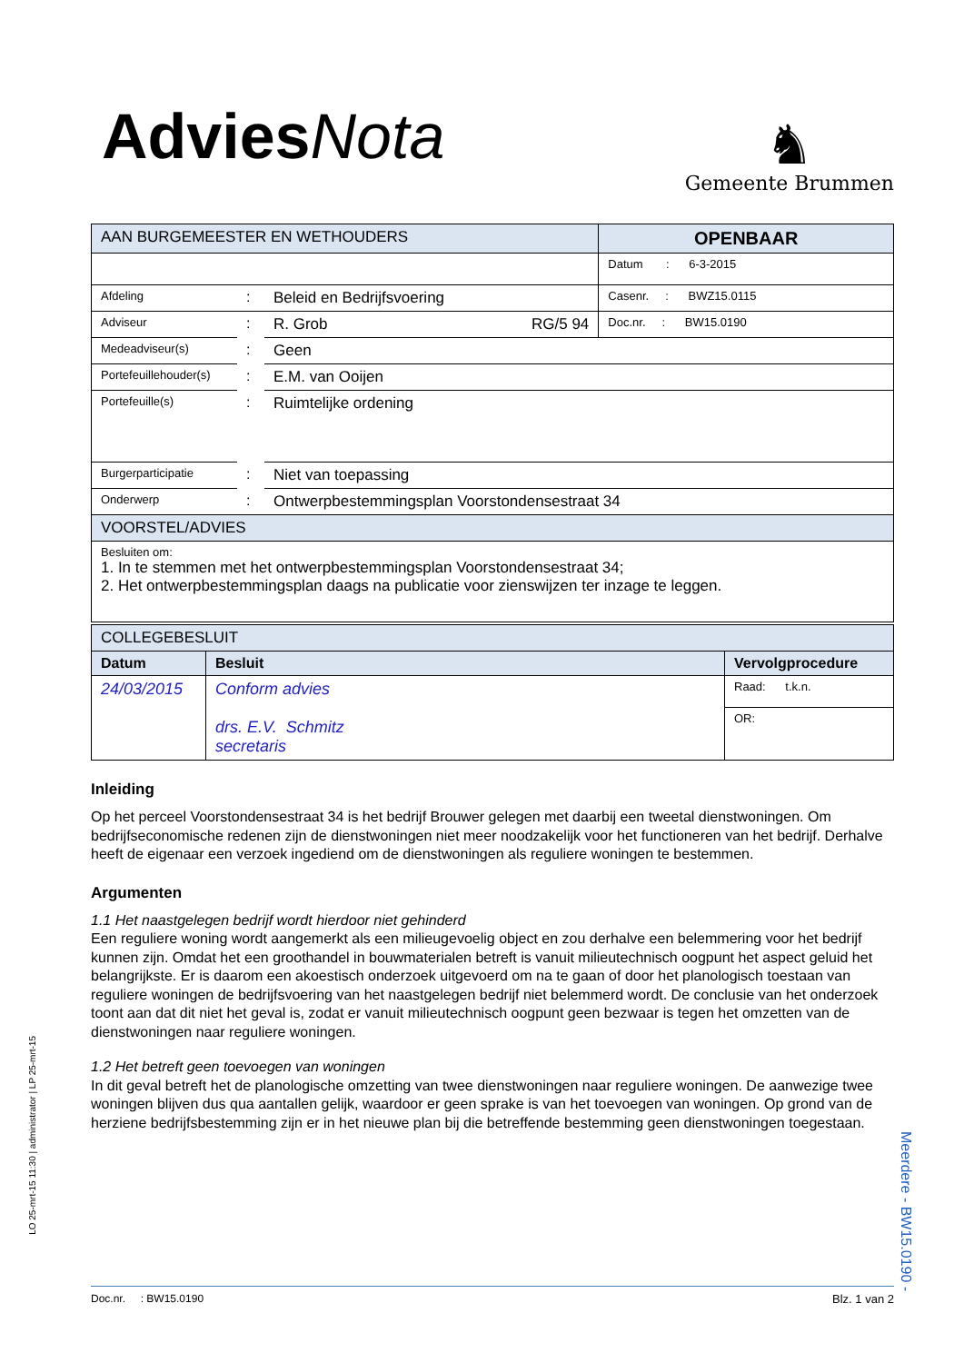Advies Nota
♞
Gemeente Brummen
| AAN BURGEMEESTER EN WETHOUDERS | | | OPENBAAR |
| | | | Datum : 6-3-2015 |
| Afdeling | : | Beleid en Bedrijfsvoering | Casenr. : BWZ15.0115 |
| Adviseur | : | R. Grob RG/5 94 | Doc.nr. : BW15.0190 |
| Medeadviseur(s) | : | Geen | |
| Portefeuillehouder(s) | : | E.M. van Ooijen | |
| Portefeuille(s) | : | Ruimtelijke ordening | |
| Burgerparticipatie | : | Niet van toepassing | |
| Onderwerp | : | Ontwerpbestemmingsplan Voorstondensestraat 34 | |
| VOORSTEL/ADVIES | | | |
| Besluiten om: 1. In te stemmen met het ontwerpbestemmingsplan Voorstondensestraat 34; 2. Het ontwerpbestemmingsplan daags na publicatie voor zienswijzen ter inzage te leggen. | | | |
| COLLEGEBESLUIT | | |
| Datum | Besluit | Vervolgprocedure |
| 24/03/2015 | Conform advies drs. E.V. Schmitz secretaris | Raad: t.k.n. |
| | | OR: |
Inleiding
Op het perceel Voorstondensestraat 34 is het bedrijf Brouwer gelegen met daarbij een tweetal dienstwoningen. Om bedrijfseconomische redenen zijn de dienstwoningen niet meer noodzakelijk voor het functioneren van het bedrijf. Derhalve heeft de eigenaar een verzoek ingediend om de dienstwoningen als reguliere woningen te bestemmen.
Argumenten
1.1 Het naastgelegen bedrijf wordt hierdoor niet gehinderd
Een reguliere woning wordt aangemerkt als een milieugevoelig object en zou derhalve een belemmering voor het bedrijf kunnen zijn. Omdat het een groothandel in bouwmaterialen betreft is vanuit milieutechnisch oogpunt het aspect geluid het belangrijkste. Er is daarom een akoestisch onderzoek uitgevoerd om na te gaan of door het planologisch toestaan van reguliere woningen de bedrijfsvoering van het naastgelegen bedrijf niet belemmerd wordt. De conclusie van het onderzoek toont aan dat dit niet het geval is, zodat er vanuit milieutechnisch oogpunt geen bezwaar is tegen het omzetten van de dienstwoningen naar reguliere woningen.
1.2 Het betreft geen toevoegen van woningen
In dit geval betreft het de planologische omzetting van twee dienstwoningen naar reguliere woningen. De aanwezige twee woningen blijven dus qua aantallen gelijk, waardoor er geen sprake is van het toevoegen van woningen. Op grond van de herziene bedrijfsbestemming zijn er in het nieuwe plan bij die betreffende bestemming geen dienstwoningen toegestaan.
LO 25-mrt-15 11:30 | administrator | LP 25-mrt-15
Meerdere - BW15.0190 -
Doc.nr. : BW15.0190 Blz. 1 van 2